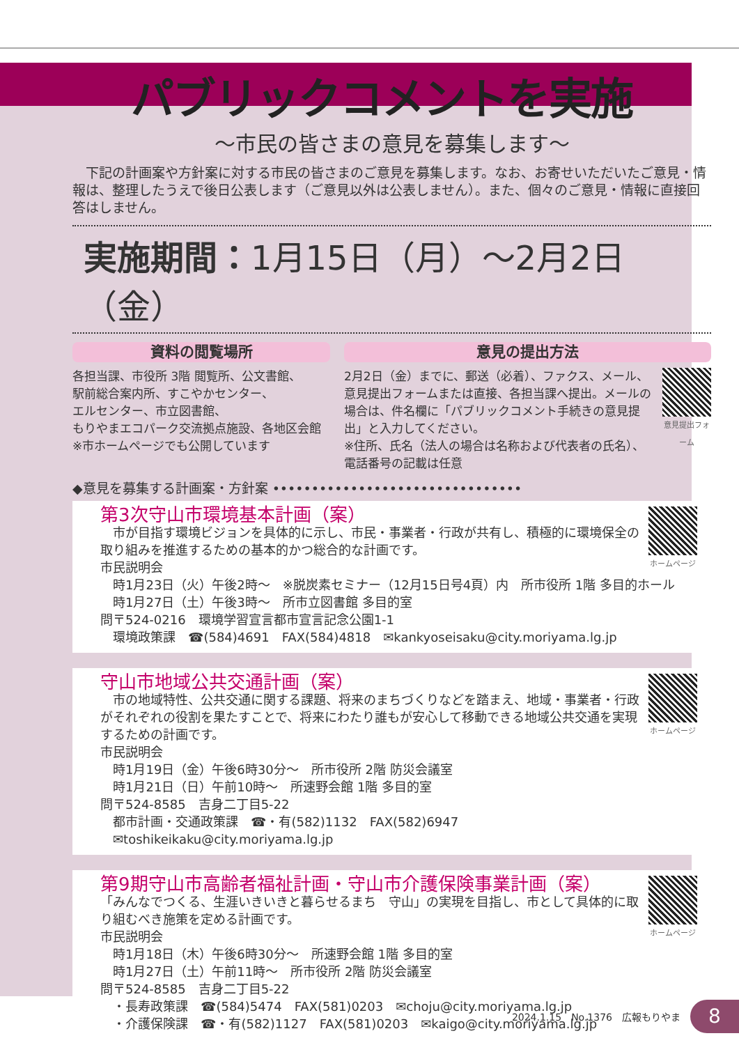パブリックコメントを実施
～市民の皆さまの意見を募集します～
下記の計画案や方針案に対する市民の皆さまのご意見を募集します。なお、お寄せいただいたご意見・情報は、整理したうえで後日公表します（ご意見以外は公表しません）。また、個々のご意見・情報に直接回答はしません。
実施期間：1月15日（月）～2月2日（金）
資料の閲覧場所
各担当課、市役所 3階 閲覧所、公文書館、
駅前総合案内所、すこやかセンター、
エルセンター、市立図書館、
もりやまエコパーク交流拠点施設、各地区会館
※市ホームページでも公開しています
意見の提出方法
意見提出フォーム
2月2日（金）までに、郵送（必着）、ファクス、メール、意見提出フォームまたは直接、各担当課へ提出。メールの場合は、件名欄に「パブリックコメント手続きの意見提出」と入力してください。
※住所、氏名（法人の場合は名称および代表者の氏名）、電話番号の記載は任意
◆意見を募集する計画案・方針案 ••••••••••••••••••••••••••••••••
ホームページ
第3次守山市環境基本計画（案）
　市が目指す環境ビジョンを具体的に示し、市民・事業者・行政が共有し、積極的に環境保全の取り組みを推進するための基本的かつ総合的な計画です。
市民説明会
　時1月23日（火）午後2時～　※脱炭素セミナー（12月15日号4頁）内　所市役所 1階 多目的ホール
　時1月27日（土）午後3時～　所市立図書館 多目的室
問〒524-0216　環境学習宣言都市宣言記念公園1-1
　環境政策課　☎(584)4691　FAX(584)4818　✉kankyoseisaku@city.moriyama.lg.jp
ホームページ
守山市地域公共交通計画（案）
　市の地域特性、公共交通に関する課題、将来のまちづくりなどを踏まえ、地域・事業者・行政がそれぞれの役割を果たすことで、将来にわたり誰もが安心して移動できる地域公共交通を実現するための計画です。
市民説明会
　時1月19日（金）午後6時30分～　所市役所 2階 防災会議室
　時1月21日（日）午前10時～　所速野会館 1階 多目的室
問〒524-8585　吉身二丁目5-22
　都市計画・交通政策課　☎・有(582)1132　FAX(582)6947
　✉toshikeikaku@city.moriyama.lg.jp
ホームページ
第9期守山市高齢者福祉計画・守山市介護保険事業計画（案）
「みんなでつくる、生涯いきいきと暮らせるまち　守山」の実現を目指し、市として具体的に取り組むべき施策を定める計画です。
市民説明会
　時1月18日（木）午後6時30分～　所速野会館 1階 多目的室
　時1月27日（土）午前11時～　所市役所 2階 防災会議室
問〒524-8585　吉身二丁目5-22
　・長寿政策課　☎(584)5474　FAX(581)0203　✉choju@city.moriyama.lg.jp
　・介護保険課　☎・有(582)1127　FAX(581)0203　✉kaigo@city.moriyama.lg.jp
2024.1.15　No.1376　広報もりやま
8